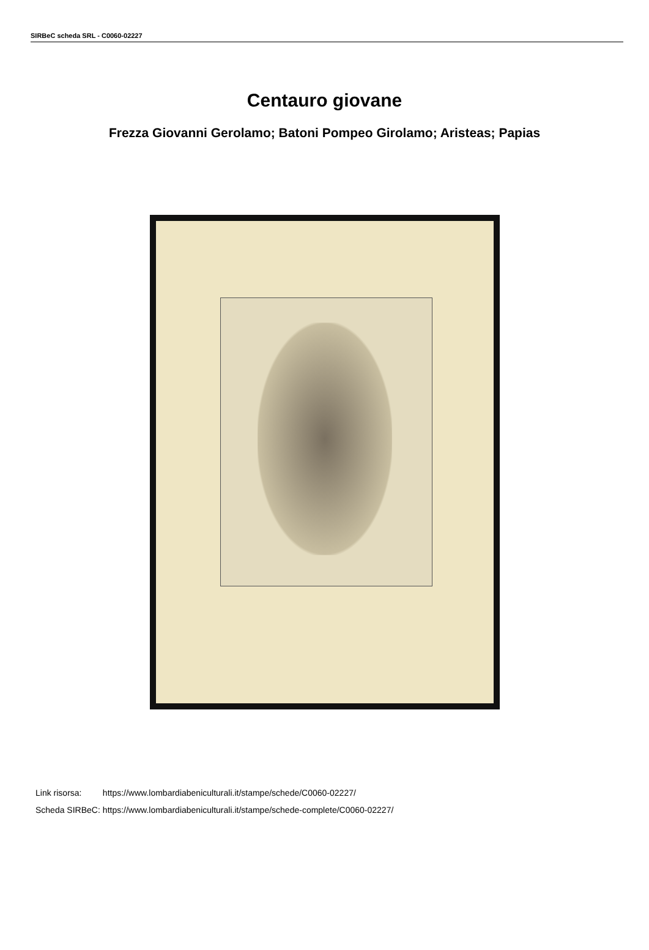SIRBeC scheda SRL - C0060-02227
Centauro giovane
Frezza Giovanni Gerolamo; Batoni Pompeo Girolamo; Aristeas; Papias
| Link risorsa: | https://www.lombardiabeniculturali.it/stampe/schede/C0060-02227/ |
| Scheda SIRBeC: | https://www.lombardiabeniculturali.it/stampe/schede-complete/C0060-02227/ |